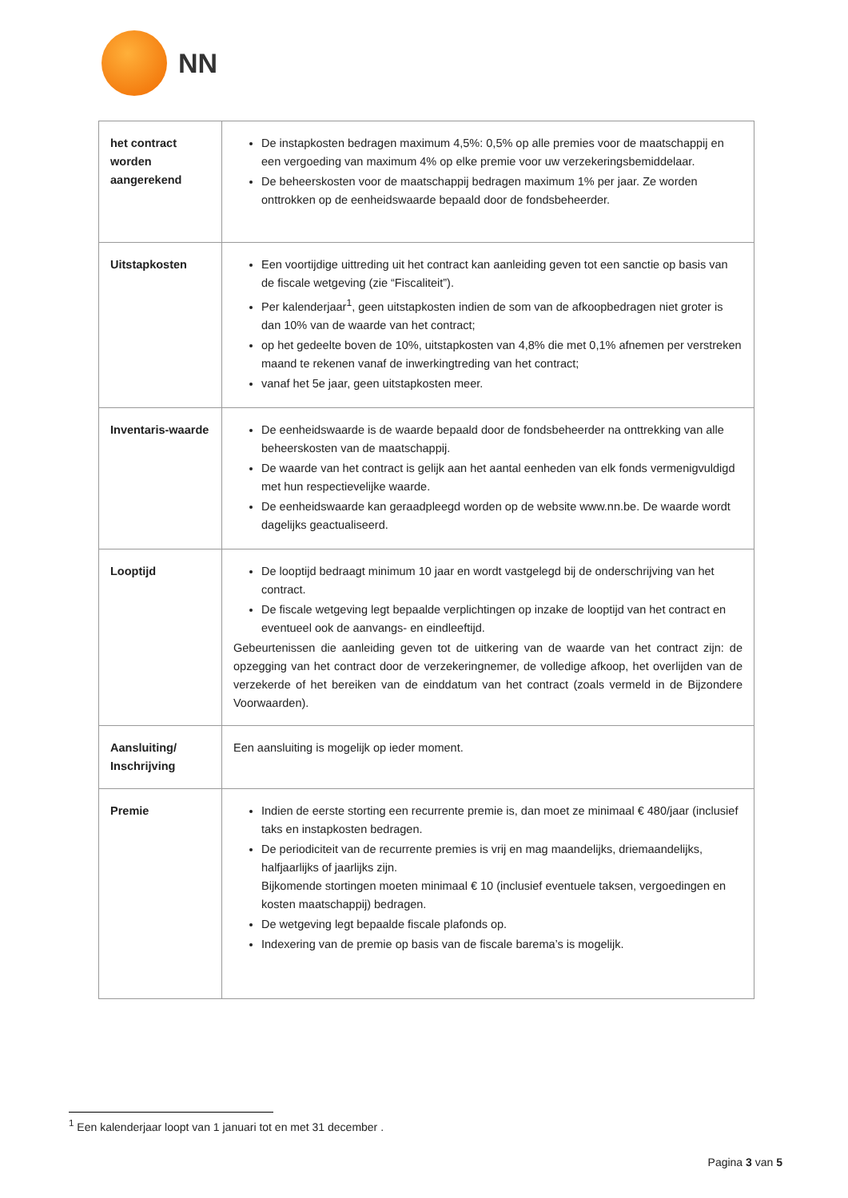NN
| het contract worden aangerekend | De instapkosten bedragen maximum 4,5%: 0,5% op alle premies voor de maatschappij en een vergoeding van maximum 4% op elke premie voor uw verzekeringsbemiddelaar. De beheerskosten voor de maatschappij bedragen maximum 1% per jaar. Ze worden onttrokken op de eenheidswaarde bepaald door de fondsbeheerder. |
| Uitstapkosten | Een voortijdige uittreding uit het contract kan aanleiding geven tot een sanctie op basis van de fiscale wetgeving (zie “Fiscaliteit”). Per kalenderjaar<sup>1</sup>, geen uitstapkosten indien de som van de afkoopbedragen niet groter is dan 10% van de waarde van het contract; op het gedeelte boven de 10%, uitstapkosten van 4,8% die met 0,1% afnemen per verstreken maand te rekenen vanaf de inwerkingtreding van het contract; vanaf het 5e jaar, geen uitstapkosten meer. |
| Inventaris-waarde | De eenheidswaarde is de waarde bepaald door de fondsbeheerder na onttrekking van alle beheerskosten van de maatschappij. De waarde van het contract is gelijk aan het aantal eenheden van elk fonds vermenigvuldigd met hun respectievelijke waarde. De eenheidswaarde kan geraadpleegd worden op de website www.nn.be. De waarde wordt dagelijks geactualiseerd. |
| Looptijd | De looptijd bedraagt minimum 10 jaar en wordt vastgelegd bij de onderschrijving van het contract. De fiscale wetgeving legt bepaalde verplichtingen op inzake de looptijd van het contract en eventueel ook de aanvangs- en eindleeftijd. Gebeurtenissen die aanleiding geven tot de uitkering van de waarde van het contract zijn: de opzegging van het contract door de verzekeringnemer, de volledige afkoop, het overlijden van de verzekerde of het bereiken van de einddatum van het contract (zoals vermeld in de Bijzondere Voorwaarden). |
| Aansluiting/ Inschrijving | Een aansluiting is mogelijk op ieder moment. |
| Premie | Indien de eerste storting een recurrente premie is, dan moet ze minimaal € 480/jaar (inclusief taks en instapkosten bedragen. De periodiciteit van de recurrente premies is vrij en mag maandelijks, driemaandelijks, halfjaarlijks of jaarlijks zijn. Bijkomende stortingen moeten minimaal € 10 (inclusief eventuele taksen, vergoedingen en kosten maatschappij) bedragen. De wetgeving legt bepaalde fiscale plafonds op. Indexering van de premie op basis van de fiscale barema’s is mogelijk. |
<sup>1</sup> Een kalenderjaar loopt van 1 januari tot en met 31 december .
Pagina 3 van 5